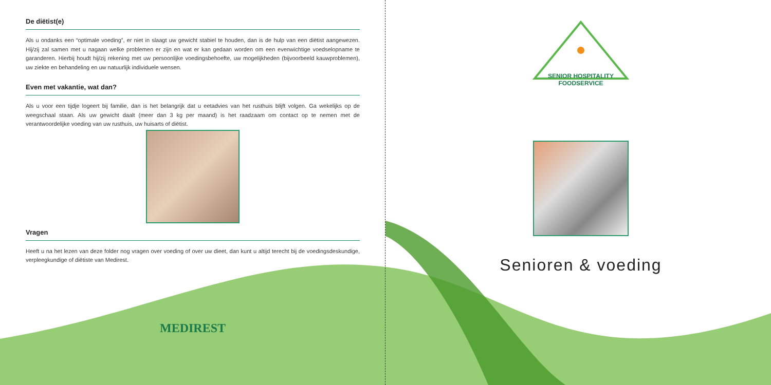De diëtist(e)
Als u ondanks een “optimale voeding”, er niet in slaagt uw gewicht stabiel te houden, dan is de hulp van een diëtist aangewezen. Hij/zij zal samen met u nagaan welke problemen er zijn en wat er kan gedaan worden om een evenwichtige voedselopname te garanderen. Hierbij houdt hij/zij rekening met uw persoonlijke voedingsbehoefte, uw mogelijkheden (bijvoorbeeld kauwproblemen), uw ziekte en behandeling en uw natuurlijk individuele wensen.
Even met vakantie, wat dan?
Als u voor een tijdje logeert bij familie, dan is het belangrijk dat u eetadvies van het rusthuis blijft volgen. Ga wekelijks op de weegschaal staan. Als uw gewicht daalt (meer dan 3 kg per maand) is het raadzaam om contact op te nemen met de verantwoordelijke voeding van uw rusthuis, uw huisarts of diëtist.
Vragen
Heeft u na het lezen van deze folder nog vragen over voeding of over uw dieet, dan kunt u altijd terecht bij de voedingsdeskundige, verpleegkundige of diëtiste van Medirest.
MEDIREST
SENIOR HOSPITALITY FOODSERVICE
Senioren & voeding